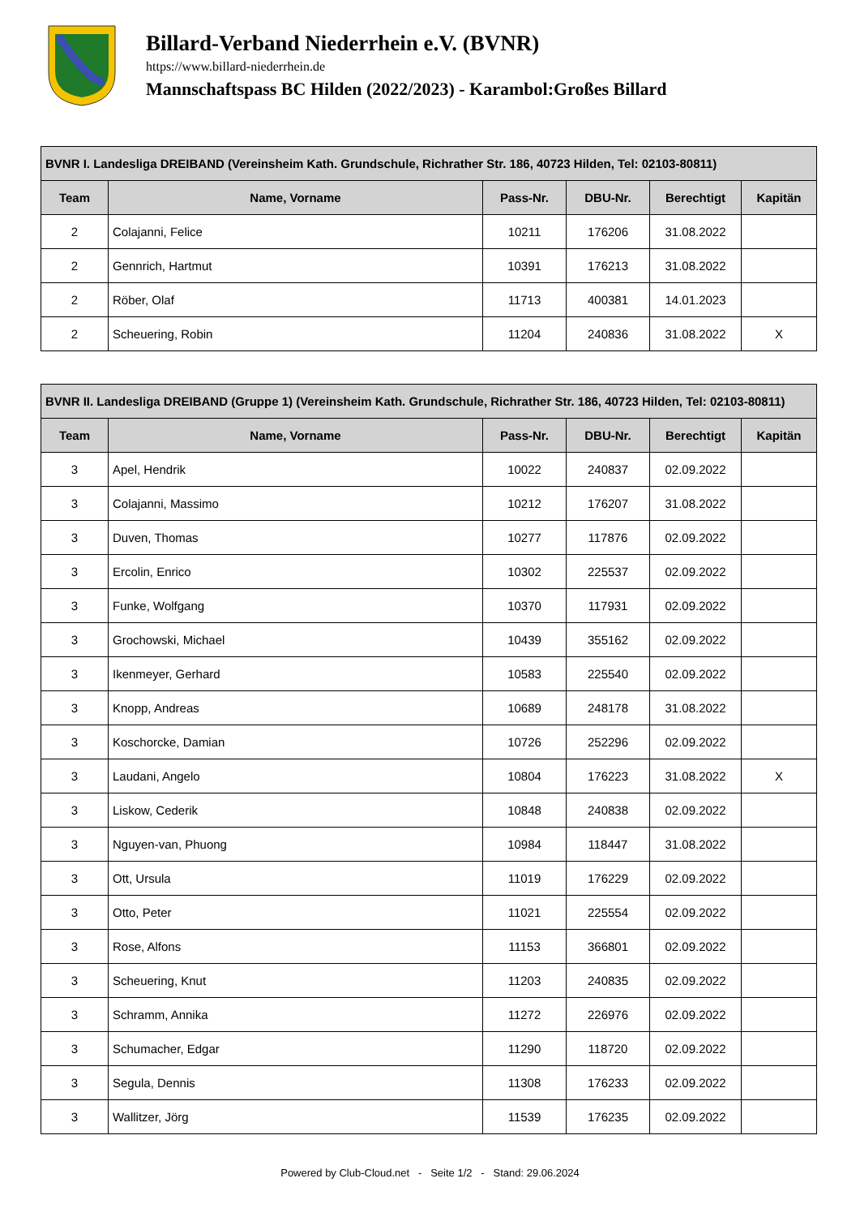Billard-Verband Niederrhein e.V. (BVNR)
https://www.billard-niederrhein.de
Mannschaftspass BC Hilden (2022/2023) - Karambol:Großes Billard
| BVNR I. Landesliga DREIBAND (Vereinsheim Kath. Grundschule, Richrather Str. 186, 40723 Hilden, Tel: 02103-80811) | | | | | |
| --- | --- | --- | --- | --- | --- |
| Team | Name, Vorname | Pass-Nr. | DBU-Nr. | Berechtigt | Kapitän |
| 2 | Colajanni, Felice | 10211 | 176206 | 31.08.2022 | |
| 2 | Gennrich, Hartmut | 10391 | 176213 | 31.08.2022 | |
| 2 | Röber, Olaf | 11713 | 400381 | 14.01.2023 | |
| 2 | Scheuering, Robin | 11204 | 240836 | 31.08.2022 | X |
| BVNR II. Landesliga DREIBAND (Gruppe 1) (Vereinsheim Kath. Grundschule, Richrather Str. 186, 40723 Hilden, Tel: 02103-80811) | | | | | |
| --- | --- | --- | --- | --- | --- |
| Team | Name, Vorname | Pass-Nr. | DBU-Nr. | Berechtigt | Kapitän |
| 3 | Apel, Hendrik | 10022 | 240837 | 02.09.2022 | |
| 3 | Colajanni, Massimo | 10212 | 176207 | 31.08.2022 | |
| 3 | Duven, Thomas | 10277 | 117876 | 02.09.2022 | |
| 3 | Ercolin, Enrico | 10302 | 225537 | 02.09.2022 | |
| 3 | Funke, Wolfgang | 10370 | 117931 | 02.09.2022 | |
| 3 | Grochowski, Michael | 10439 | 355162 | 02.09.2022 | |
| 3 | Ikenmeyer, Gerhard | 10583 | 225540 | 02.09.2022 | |
| 3 | Knopp, Andreas | 10689 | 248178 | 31.08.2022 | |
| 3 | Koschorcke, Damian | 10726 | 252296 | 02.09.2022 | |
| 3 | Laudani, Angelo | 10804 | 176223 | 31.08.2022 | X |
| 3 | Liskow, Cederik | 10848 | 240838 | 02.09.2022 | |
| 3 | Nguyen-van, Phuong | 10984 | 118447 | 31.08.2022 | |
| 3 | Ott, Ursula | 11019 | 176229 | 02.09.2022 | |
| 3 | Otto, Peter | 11021 | 225554 | 02.09.2022 | |
| 3 | Rose, Alfons | 11153 | 366801 | 02.09.2022 | |
| 3 | Scheuering, Knut | 11203 | 240835 | 02.09.2022 | |
| 3 | Schramm, Annika | 11272 | 226976 | 02.09.2022 | |
| 3 | Schumacher, Edgar | 11290 | 118720 | 02.09.2022 | |
| 3 | Segula, Dennis | 11308 | 176233 | 02.09.2022 | |
| 3 | Wallitzer, Jörg | 11539 | 176235 | 02.09.2022 | |
Powered by Club-Cloud.net - Seite 1/2 - Stand: 29.06.2024